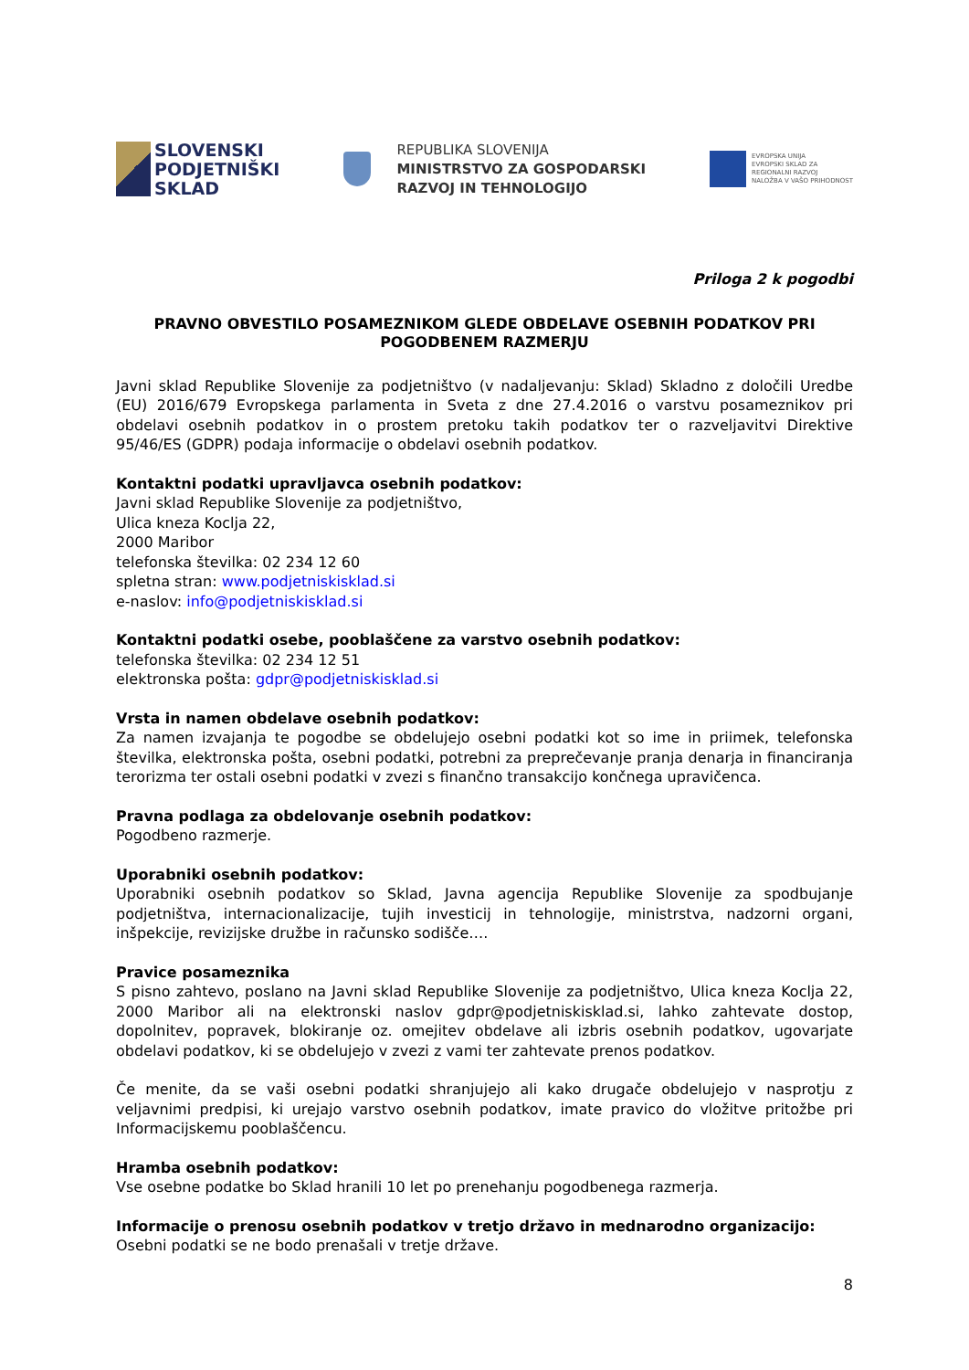SLOVENSKI
PODJETNIŠKI
SKLAD
REPUBLIKA SLOVENIJA
MINISTRSTVO ZA GOSPODARSKI
RAZVOJ IN TEHNOLOGIJO
EVROPSKA UNIJA
EVROPSKI SKLAD ZA
REGIONALNI RAZVOJ
NALOŽBA V VAŠO PRIHODNOST
Priloga 2 k pogodbi
PRAVNO OBVESTILO POSAMEZNIKOM GLEDE OBDELAVE OSEBNIH PODATKOV PRI POGODBENEM RAZMERJU
Javni sklad Republike Slovenije za podjetništvo (v nadaljevanju: Sklad) Skladno z določili Uredbe (EU) 2016/679 Evropskega parlamenta in Sveta z dne 27.4.2016 o varstvu posameznikov pri obdelavi osebnih podatkov in o prostem pretoku takih podatkov ter o razveljavitvi Direktive 95/46/ES (GDPR) podaja informacije o obdelavi osebnih podatkov.
Kontaktni podatki upravljavca osebnih podatkov:
Javni sklad Republike Slovenije za podjetništvo,
Ulica kneza Koclja 22,
2000 Maribor
telefonska številka: 02 234 12 60
spletna stran: www.podjetniskisklad.si
e-naslov: info@podjetniskisklad.si
Kontaktni podatki osebe, pooblaščene za varstvo osebnih podatkov:
telefonska številka: 02 234 12 51
elektronska pošta: gdpr@podjetniskisklad.si
Vrsta in namen obdelave osebnih podatkov:
Za namen izvajanja te pogodbe se obdelujejo osebni podatki kot so ime in priimek, telefonska številka, elektronska pošta, osebni podatki, potrebni za preprečevanje pranja denarja in financiranja terorizma ter ostali osebni podatki v zvezi s finančno transakcijo končnega upravičenca.
Pravna podlaga za obdelovanje osebnih podatkov:
Pogodbeno razmerje.
Uporabniki osebnih podatkov:
Uporabniki osebnih podatkov so Sklad, Javna agencija Republike Slovenije za spodbujanje podjetništva, internacionalizacije, tujih investicij in tehnologije, ministrstva, nadzorni organi, inšpekcije, revizijske družbe in računsko sodišče….
Pravice posameznika
S pisno zahtevo, poslano na Javni sklad Republike Slovenije za podjetništvo, Ulica kneza Koclja 22, 2000 Maribor ali na elektronski naslov gdpr@podjetniskisklad.si, lahko zahtevate dostop, dopolnitev, popravek, blokiranje oz. omejitev obdelave ali izbris osebnih podatkov, ugovarjate obdelavi podatkov, ki se obdelujejo v zvezi z vami ter zahtevate prenos podatkov.
Če menite, da se vaši osebni podatki shranjujejo ali kako drugače obdelujejo v nasprotju z veljavnimi predpisi, ki urejajo varstvo osebnih podatkov, imate pravico do vložitve pritožbe pri Informacijskemu pooblaščencu.
Hramba osebnih podatkov:
Vse osebne podatke bo Sklad hranili 10 let po prenehanju pogodbenega razmerja.
Informacije o prenosu osebnih podatkov v tretjo državo in mednarodno organizacijo:
Osebni podatki se ne bodo prenašali v tretje države.
8